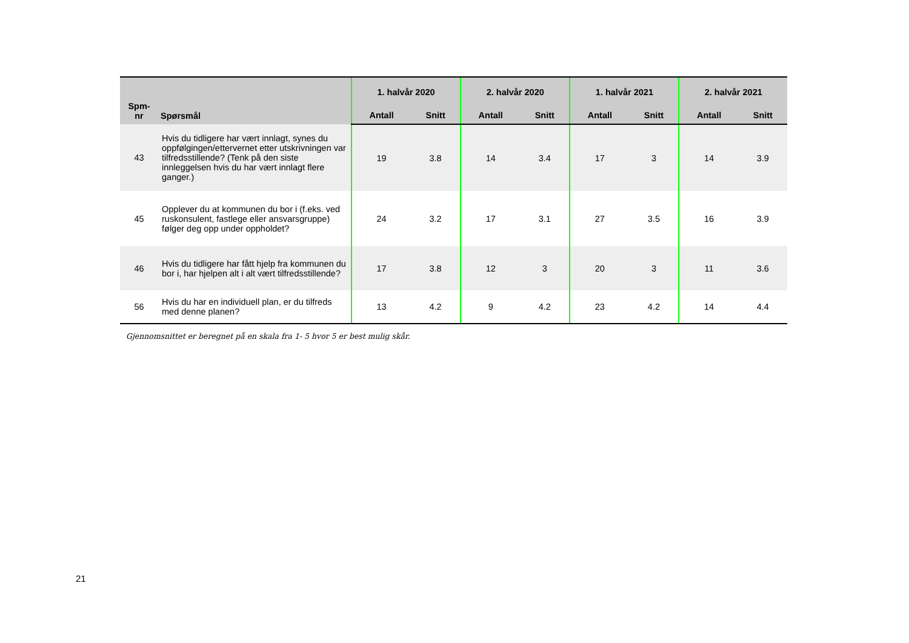| Spm- nr | Spørsmål | 1. halvår 2020 | | 2. halvår 2020 | | 1. halvår 2021 | | 2. halvår 2021 | |
| --- | --- | --- | --- | --- | --- | --- | --- | --- | --- |
| | | Antall | Snitt | Antall | Snitt | Antall | Snitt | Antall | Snitt |
| 43 | Hvis du tidligere har vært innlagt, synes du oppfølgingen/ettervernet etter utskrivningen var tilfredsstillende? (Tenk på den siste innleggelsen hvis du har vært innlagt flere ganger.) | 19 | 3.8 | 14 | 3.4 | 17 | 3 | 14 | 3.9 |
| 45 | Opplever du at kommunen du bor i (f.eks. ved ruskonsulent, fastlege eller ansvarsgruppe) følger deg opp under oppholdet? | 24 | 3.2 | 17 | 3.1 | 27 | 3.5 | 16 | 3.9 |
| 46 | Hvis du tidligere har fått hjelp fra kommunen du bor i, har hjelpen alt i alt vært tilfredsstillende? | 17 | 3.8 | 12 | 3 | 20 | 3 | 11 | 3.6 |
| 56 | Hvis du har en individuell plan, er du tilfreds med denne planen? | 13 | 4.2 | 9 | 4.2 | 23 | 4.2 | 14 | 4.4 |
Gjennomsnittet er beregnet på en skala fra 1- 5 hvor 5 er best mulig skår.
21